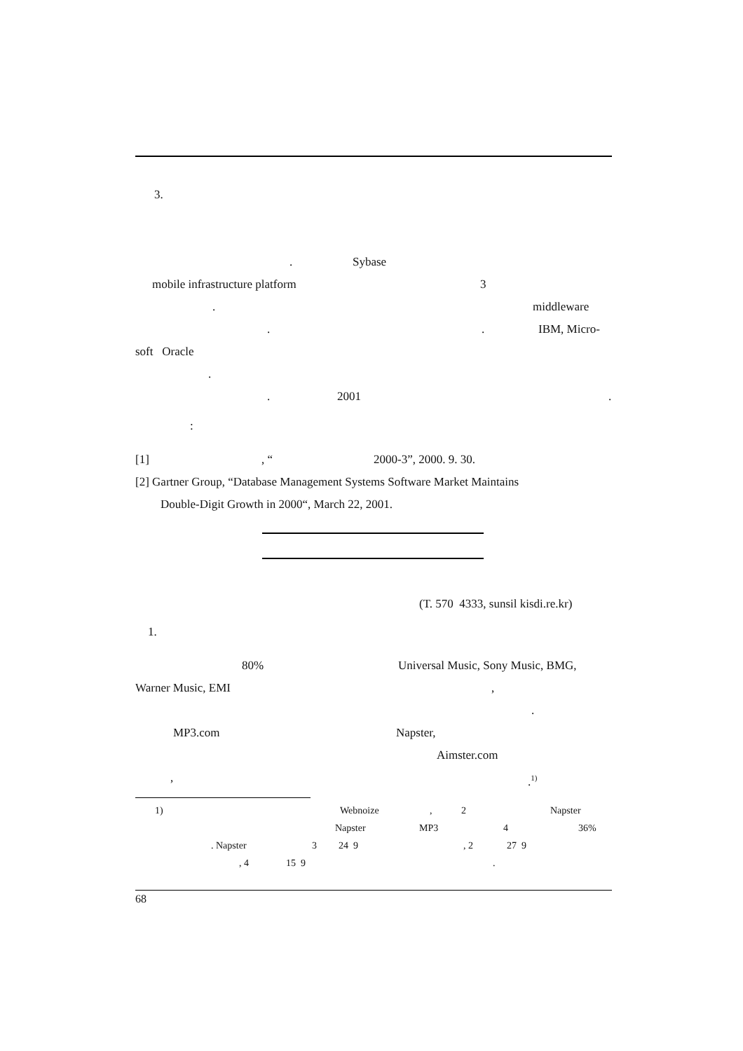3. . Sybase
mobile infrastructure platform 3
. middleware
. . IBM, Micro-
soft Oracle . . 2001 .
:
[1] , “ 2000-3”, 2000. 9. 30.
[2] Gartner Group, “Database Management Systems Software Market Maintains Double-Digit Growth in 2000“, March 22, 2001.
(T. 570 4333, sunsil kisdi.re.kr)
1. 80% Universal Music, Sony Music, BMG,
Warner Music, EMI , .
MP3.com Napster, Aimster.com
, .<sup>1)</sup>
1) Webnoize , 2 Napster
Napster MP3 4 36%
. Napster 3 24 9 , 2 27 9
, 4 15 9 .
68